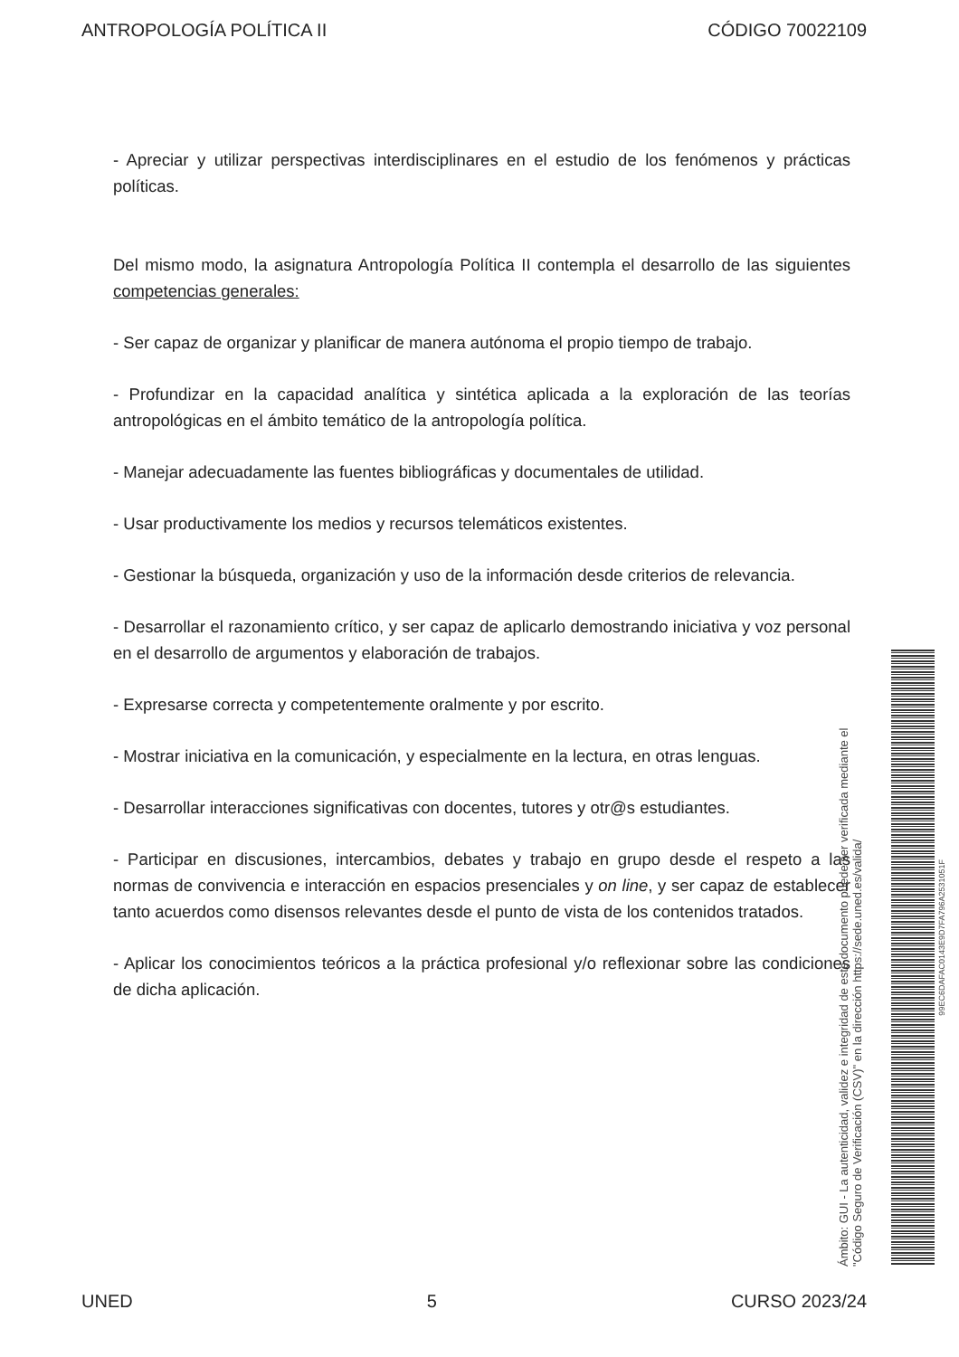ANTROPOLOGÍA POLÍTICA II CÓDIGO 70022109
- Apreciar y utilizar perspectivas interdisciplinares en el estudio de los fenómenos y prácticas políticas.
Del mismo modo, la asignatura Antropología Política II contempla el desarrollo de las siguientes competencias generales:
- Ser capaz de organizar y planificar de manera autónoma el propio tiempo de trabajo.
- Profundizar en la capacidad analítica y sintética aplicada a la exploración de las teorías antropológicas en el ámbito temático de la antropología política.
- Manejar adecuadamente las fuentes bibliográficas y documentales de utilidad.
- Usar productivamente los medios y recursos telemáticos existentes.
- Gestionar la búsqueda, organización y uso de la información desde criterios de relevancia.
- Desarrollar el razonamiento crítico, y ser capaz de aplicarlo demostrando iniciativa y voz personal en el desarrollo de argumentos y elaboración de trabajos.
- Expresarse correcta y competentemente oralmente y por escrito.
- Mostrar iniciativa en la comunicación, y especialmente en la lectura, en otras lenguas.
- Desarrollar interacciones significativas con docentes, tutores y otr@s estudiantes.
- Participar en discusiones, intercambios, debates y trabajo en grupo desde el respeto a las normas de convivencia e interacción en espacios presenciales y on line, y ser capaz de establecer tanto acuerdos como disensos relevantes desde el punto de vista de los contenidos tratados.
- Aplicar los conocimientos teóricos a la práctica profesional y/o reflexionar sobre las condiciones de dicha aplicación.
Ámbito: GUI - La autenticidad, validez e integridad de este documento puede ser verificada mediante el
"Código Seguro de Verificación (CSV)" en la dirección https://sede.uned.es/valida/
99EC6DAFAC0143E9D7FA796A2531051F
UNED 5 CURSO 2023/24